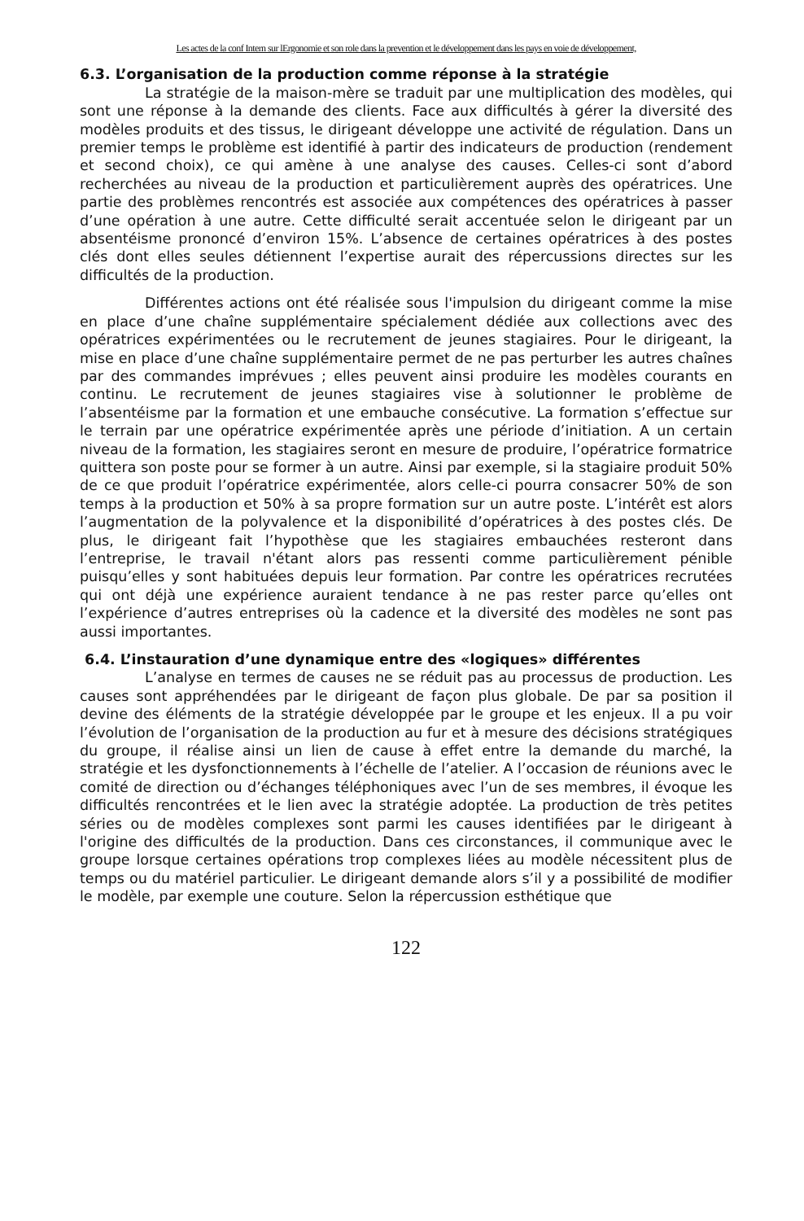Les actes de la conf Intern sur lErgonomie et son role dans la prevention et le développement dans les pays en voie de développement,
6.3. L’organisation de la production comme réponse à la stratégie
La stratégie de la maison-mère se traduit par une multiplication des modèles, qui sont une réponse à la demande des clients. Face aux difficultés à gérer la diversité des modèles produits et des tissus, le dirigeant développe une activité de régulation. Dans un premier temps le problème est identifié à partir des indicateurs de production (rendement et second choix), ce qui amène à une analyse des causes. Celles-ci sont d’abord recherchées au niveau de la production et particulièrement auprès des opératrices. Une partie des problèmes rencontrés est associée aux compétences des opératrices à passer d’une opération à une autre. Cette difficulté serait accentuée selon le dirigeant par un absentéisme prononcé d’environ 15%. L’absence de certaines opératrices à des postes clés dont elles seules détiennent l’expertise aurait des répercussions directes sur les difficultés de la production.
Différentes actions ont été réalisée sous l'impulsion du dirigeant comme la mise en place d’une chaîne supplémentaire spécialement dédiée aux collections avec des opératrices expérimentées ou le recrutement de jeunes stagiaires. Pour le dirigeant, la mise en place d’une chaîne supplémentaire permet de ne pas perturber les autres chaînes par des commandes imprévues ; elles peuvent ainsi produire les modèles courants en continu. Le recrutement de jeunes stagiaires vise à solutionner le problème de l’absentéisme par la formation et une embauche consécutive. La formation s’effectue sur le terrain par une opératrice expérimentée après une période d’initiation. A un certain niveau de la formation, les stagiaires seront en mesure de produire, l’opératrice formatrice quittera son poste pour se former à un autre. Ainsi par exemple, si la stagiaire produit 50% de ce que produit l’opératrice expérimentée, alors celle-ci pourra consacrer 50% de son temps à la production et 50% à sa propre formation sur un autre poste. L’intérêt est alors l’augmentation de la polyvalence et la disponibilité d’opératrices à des postes clés. De plus, le dirigeant fait l’hypothèse que les stagiaires embauchées resteront dans l’entreprise, le travail n'étant alors pas ressenti comme particulièrement pénible puisqu’elles y sont habituées depuis leur formation. Par contre les opératrices recrutées qui ont déjà une expérience auraient tendance à ne pas rester parce qu’elles ont l’expérience d’autres entreprises où la cadence et la diversité des modèles ne sont pas aussi importantes.
6.4. L’instauration d’une dynamique entre des «logiques» différentes
L’analyse en termes de causes ne se réduit pas au processus de production. Les causes sont appréhendées par le dirigeant de façon plus globale. De par sa position il devine des éléments de la stratégie développée par le groupe et les enjeux. Il a pu voir l’évolution de l’organisation de la production au fur et à mesure des décisions stratégiques du groupe, il réalise ainsi un lien de cause à effet entre la demande du marché, la stratégie et les dysfonctionnements à l’échelle de l’atelier. A l’occasion de réunions avec le comité de direction ou d’échanges téléphoniques avec l’un de ses membres, il évoque les difficultés rencontrées et le lien avec la stratégie adoptée. La production de très petites séries ou de modèles complexes sont parmi les causes identifiées par le dirigeant à l'origine des difficultés de la production. Dans ces circonstances, il communique avec le groupe lorsque certaines opérations trop complexes liées au modèle nécessitent plus de temps ou du matériel particulier. Le dirigeant demande alors s’il y a possibilité de modifier le modèle, par exemple une couture. Selon la répercussion esthétique que
122